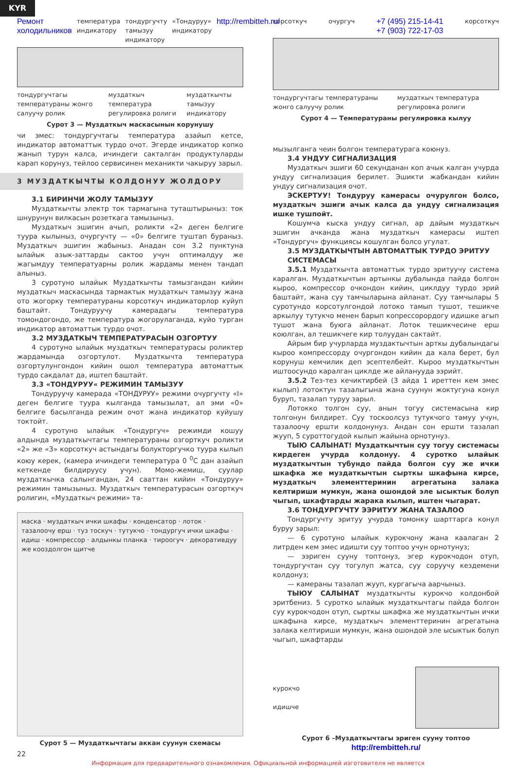KYR
Ремонт холодильников температура индикатору тондургучту тамызуу индикатору «Тондуруу» индикатору http://rembitteh.ru/
тондургучтагы температураны жонго салуучу ролик муздаткыч температура регулировка ролиги муздаткычты тамызуу индикатору
Сурот 3 — Муздаткыч маскасынын корунушу
корсоткуч очургуч +7 (495) 215-14-41
+7 (903) 722-17-03 корсоткуч
тондургучтагы температураны жонго салуучу ролик муздаткыч температура регулировка ролиги
Сурот 4 — Температураны регулировка кылуу
чи эмес: тондургучтагы температура азайып кетсе, индикатор автоматтык турдо очот. Эгерде индикатор копко жанып турун калса, ичиндеги сакталган продуктуларды карап корунуз, тейлоо сервисинен механикти чакыруу зарыл.
3 МУЗДАТКЫЧТЫ КОЛДОНУУ ЖОЛДОРУ
3.1 БИРИНЧИ ЖОЛУ ТАМЫЗУУ
Муздаткычты электр ток тармагына туташтырыныз: ток шнурунун вилкасын розеткага тамызыныз.
Муздаткыч эшигин ачып, роликти «2» деген белгиге туура кылыныз, очургучту — «0» белгиге туштап бураныз. Муздаткыч эшигин жабыныз. Анадан сон 3.2 пунктуна ылайык азык-заттарды сактоо учун оптималдуу же жагымдуу температуарны ролик жардамы менен тандап алыныз.
3 суротуно ылайык Муздаткычты тамызгандан кийин муздаткыч маскасында тармактык муздаткыч тамызуу жана ото жогорку температураны корсоткуч индикаторлор куйуп баштайт. Тондуруучу камерадагы температура томондогондо, же температура жогорулаганда, куйо турган индикатор автоматтык турдо очот.
3.2 МУЗДАТКЫЧ ТЕМПЕРАТУРАСЫН ОЗГОРТУУ
4 суротуно ылайык муздаткыч температурасы роликтер жардамында озгортулот. Муздаткычта температура озгортулунгондон кийин ошол температура автоматтык турдо сакдалат да, иштеп баштайт.
3.3 «ТОНДУРУУ« РЕЖИМИН ТАМЫЗУУ
Тондуруучу камерада «ТОНДУРУУ» режими очургучту «I» деген белгиге туура кылганда тамызылат, ал эми «0» белгиге басылганда режим очот жана индикатор куйушу токтойт.
4 суротуно ылайык «Тондургуч» режимди кошуу алдында муздаткычтагы температураны озгорткуч роликти «2» же «3» корсоткуч астындагы болукторгучко туура кылып коюу керек, (камера ичиндеги температура 0 <sup>0</sup>С дан азайып кеткенде билдируусу учун). Момо-жемиш, суулар муздаткычка салынгандан, 24 сааттан кийин «Тондуруу» режимин тамызыныз. Муздаткыч температурасын озгорткуч ролигин, «Муздаткыч режими» та-
маска · муздаткыч ички шкафы · конденсатор · лоток · тазалоочу ерш · туз тоскуч · тутукчо · тондургуч ички шкафы · идиш · компрессор · алдынкы планка · тироогуч · декоративдуу же кооздолгон щитче
Сурот 5 — Муздаткычтагы аккан суунун схемасы
22
мызылганга чеин болгон температурага коюнуз.
3.4 УНДУУ СИГНАЛИЗАЦИЯ
Муздаткыч эшиги 60 секунданан коп ачык калган учурда ундуу сигнализация берилет. Эшикти жабкандан кийин ундуу сигнализация очот.
ЭСКЕРТУУ! Тондуруу камерасы очурулгон болсо, муздаткыч эшиги ачык калса да ундуу сигнализация ишке тушпойт.
Кошумча кыска ундуу сигнал, ар дайым муздаткыч эшигин ачканда жана муздаткыч камерасы иштеп «Тондургуч» функциясы кошулган болсо угулат.
3.5 МУЗДАТКЫЧТЫН АВТОМАТТЫК ТУРДО ЭРИТУУ СИСТЕМАСЫ
3.5.1 Муздаткычта автоматтык турдо эритуучу система каралган. Муздаткычтын артынкы дубалында пайда болгон кыроо, компрессор очкондон кийин, циклдуу турдо эрий баштайт, жана суу тамчыларына айланат. Суу тамчылары 5 суротундо корсотулгондой лотоко тамып тушот, тешикче аркылуу тутукчо менен барып копрессорордогу идишке агып тушот жана буюга айланат. Лоток тешикчесине ерш коюлган, ал тешикчеге кир толуудан сактайт.
Айрым бир учурларда муздактычтын арткы дубалындагы кыроо компрессорду очургондон кийин да кала берет, бул корунуш кемчилик деп эсептелбейт. Кыроо муздаткычтын иштоосундо каралган циклде же айланууда ээрийт.
3.5.2 Тез-тез кечиктирбей (3 айда 1 иреттен кем эмес кылып) лотоктун тазалыгына жана суунун жоктугуна конул буруп, тазалап туруу зарыл.
Лотокко толгон суу, анын тогуу системасына кир толгонун билдирет. Суу тоскоолсуз тутукчого тамуу учун, тазалоочу ершти колдонунуз. Андан сон ершти тазалап жууп, 5 суроттогудой кылып жайына орнотунуз.
ТЫЮ САЛЫНАТ! Муздаткычтын суу тогуу системасы кирдеген учурда колдонуу. 4 суротко ылайык муздаткычтын тубундо пайда болгон суу же ички шкафка же муздаткычтын сырткы шкафына кирсе, муздаткыч элементтеринин агрегатына залака келтириши мумкун, жана ошондой эле ысыктык болуп чыгып, шкафтарды жарака кылып, иштен чыгарат.
3.6 ТОНДУРГУЧТУ ЭЭРИТУУ ЖАНА ТАЗАЛОО
Тондургучту эритуу учурда томонку шарттарга конул буруу зарыл:
— 6 суротуно ылайык курокчону жана каалаган 2 литрден кем эмес идишти суу топтоо учун орнотунуз;
— ээриген сууну топтонуз, эгер курокчодон отуп, тондургучтан суу тогулуп жатса, суу соруучу кездемени колдонуз;
— камераны тазалап жууп, кургагыча аарчыныз.
ТЫЮУ САЛЫНАТ муздаткычты курокчо колдонбой эритбениз. 5 суротко ылайык муздаткычтагы пайда болгон суу курокчодон отуп, сырткы шкафка же муздаткычтын ички шкафына кирсе, муздаткыч элементтеринин агрегатына залака келтириши мумкун, жана ошондой эле ысыктык болуп чыгып, шкафтарды
курокчо
идишче
Сурот 6 –Муздаткычтагы эриген сууну топтоо http://rembitteh.ru/
Информация для предварительного ознакомления. Официальной информацией изготовителя не является